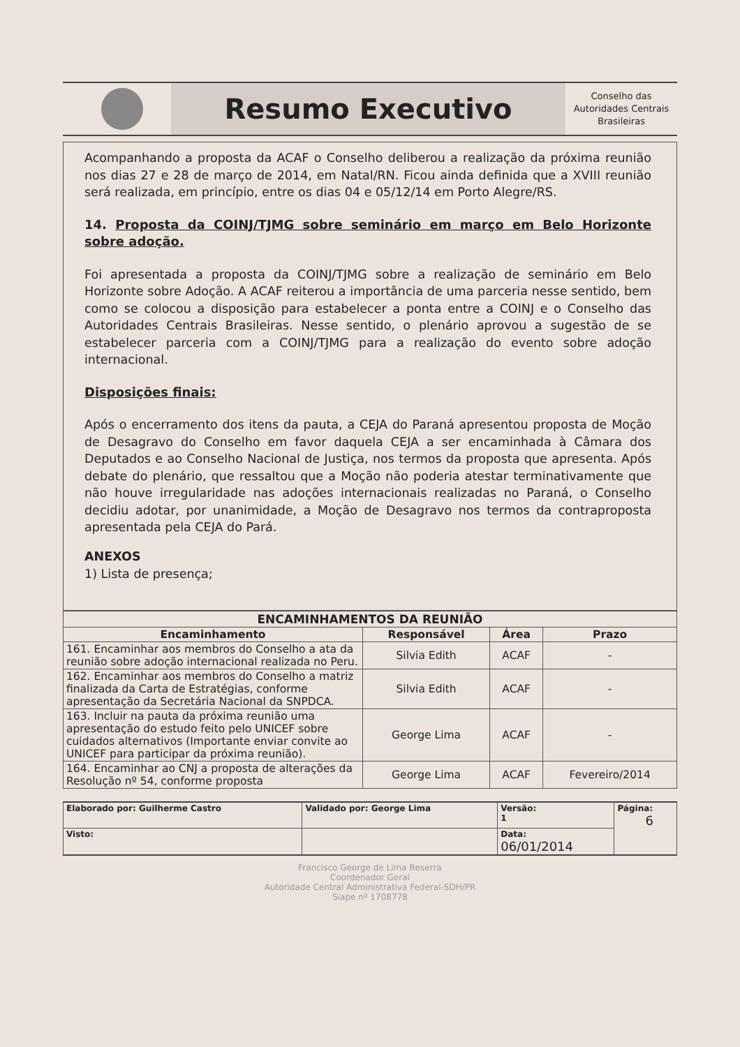Resumo Executivo
Conselho das Autoridades Centrais Brasileiras
Acompanhando a proposta da ACAF o Conselho deliberou a realização da próxima reunião nos dias 27 e 28 de março de 2014, em Natal/RN. Ficou ainda definida que a XVIII reunião será realizada, em princípio, entre os dias 04 e 05/12/14 em Porto Alegre/RS.
14. Proposta da COINJ/TJMG sobre seminário em março em Belo Horizonte sobre adoção.
Foi apresentada a proposta da COINJ/TJMG sobre a realização de seminário em Belo Horizonte sobre Adoção. A ACAF reiterou a importância de uma parceria nesse sentido, bem como se colocou a disposição para estabelecer a ponta entre a COINJ e o Conselho das Autoridades Centrais Brasileiras. Nesse sentido, o plenário aprovou a sugestão de se estabelecer parceria com a COINJ/TJMG para a realização do evento sobre adoção internacional.
Disposições finais:
Após o encerramento dos itens da pauta, a CEJA do Paraná apresentou proposta de Moção de Desagravo do Conselho em favor daquela CEJA a ser encaminhada à Câmara dos Deputados e ao Conselho Nacional de Justiça, nos termos da proposta que apresenta. Após debate do plenário, que ressaltou que a Moção não poderia atestar terminativamente que não houve irregularidade nas adoções internacionais realizadas no Paraná, o Conselho decidiu adotar, por unanimidade, a Moção de Desagravo nos termos da contraproposta apresentada pela CEJA do Pará.
ANEXOS
1) Lista de presença;
| ENCAMINHAMENTOS DA REUNIÃO | | | |
| --- | --- | --- | --- |
| Encaminhamento | Responsável | Área | Prazo |
| 161. Encaminhar aos membros do Conselho a ata da reunião sobre adoção internacional realizada no Peru. | Silvia Edith | ACAF | - |
| 162. Encaminhar aos membros do Conselho a matriz finalizada da Carta de Estratégias, conforme apresentação da Secretária Nacional da SNPDCA. | Silvia Edith | ACAF | - |
| 163. Incluir na pauta da próxima reunião uma apresentação do estudo feito pelo UNICEF sobre cuidados alternativos (Importante enviar convite ao UNICEF para participar da próxima reunião). | George Lima | ACAF | - |
| 164. Encaminhar ao CNJ a proposta de alterações da Resolução nº 54, conforme proposta | George Lima | ACAF | Fevereiro/2014 |
| Elaborado por: Guilherme Castro | Validado por: George Lima | Versão: 1 | Página: 6 |
| Visto: | | Data: 06/01/2014 | |
Francisco George de Lima Beserra
Coordenador Geral
Autoridade Central Administrativa Federal-SDH/PR
Siape nº 1708778